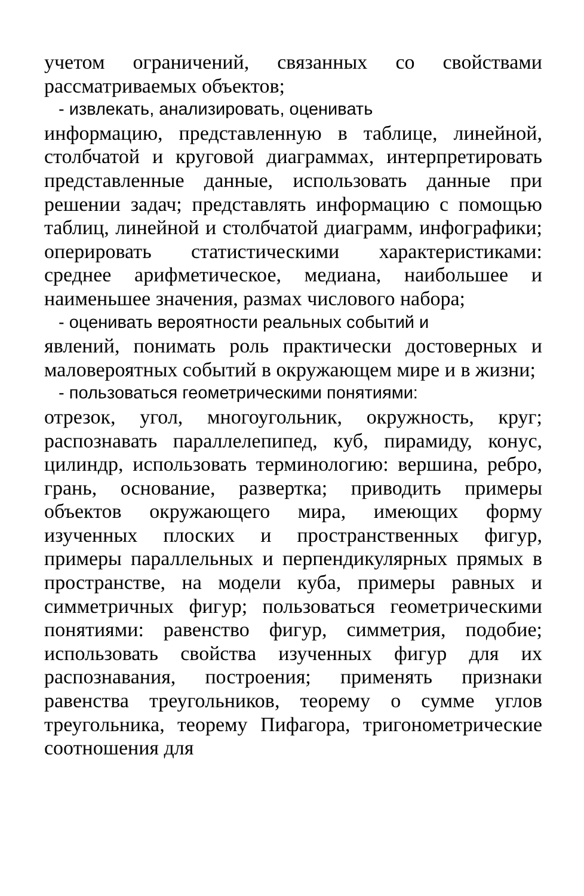учетом ограничений, связанных со свойствами рассматриваемых объектов;
- извлекать, анализировать, оценивать
информацию, представленную в таблице, линейной, столбчатой и круговой диаграммах, интерпретировать представленные данные, использовать данные при решении задач; представлять информацию с помощью таблиц, линейной и столбчатой диаграмм, инфографики; оперировать статистическими характеристиками: среднее арифметическое, медиана, наибольшее и наименьшее значения, размах числового набора;
- оценивать вероятности реальных событий и
явлений, понимать роль практически достоверных и маловероятных событий в окружающем мире и в жизни;
- пользоваться геометрическими понятиями:
отрезок, угол, многоугольник, окружность, круг; распознавать параллелепипед, куб, пирамиду, конус, цилиндр, использовать терминологию: вершина, ребро, грань, основание, развертка; приводить примеры объектов окружающего мира, имеющих форму изученных плоских и пространственных фигур, примеры параллельных и перпендикулярных прямых в пространстве, на модели куба, примеры равных и симметричных фигур; пользоваться геометрическими понятиями: равенство фигур, симметрия, подобие; использовать свойства изученных фигур для их распознавания, построения; применять признаки равенства треугольников, теорему о сумме углов треугольника, теорему Пифагора, тригонометрические соотношения для